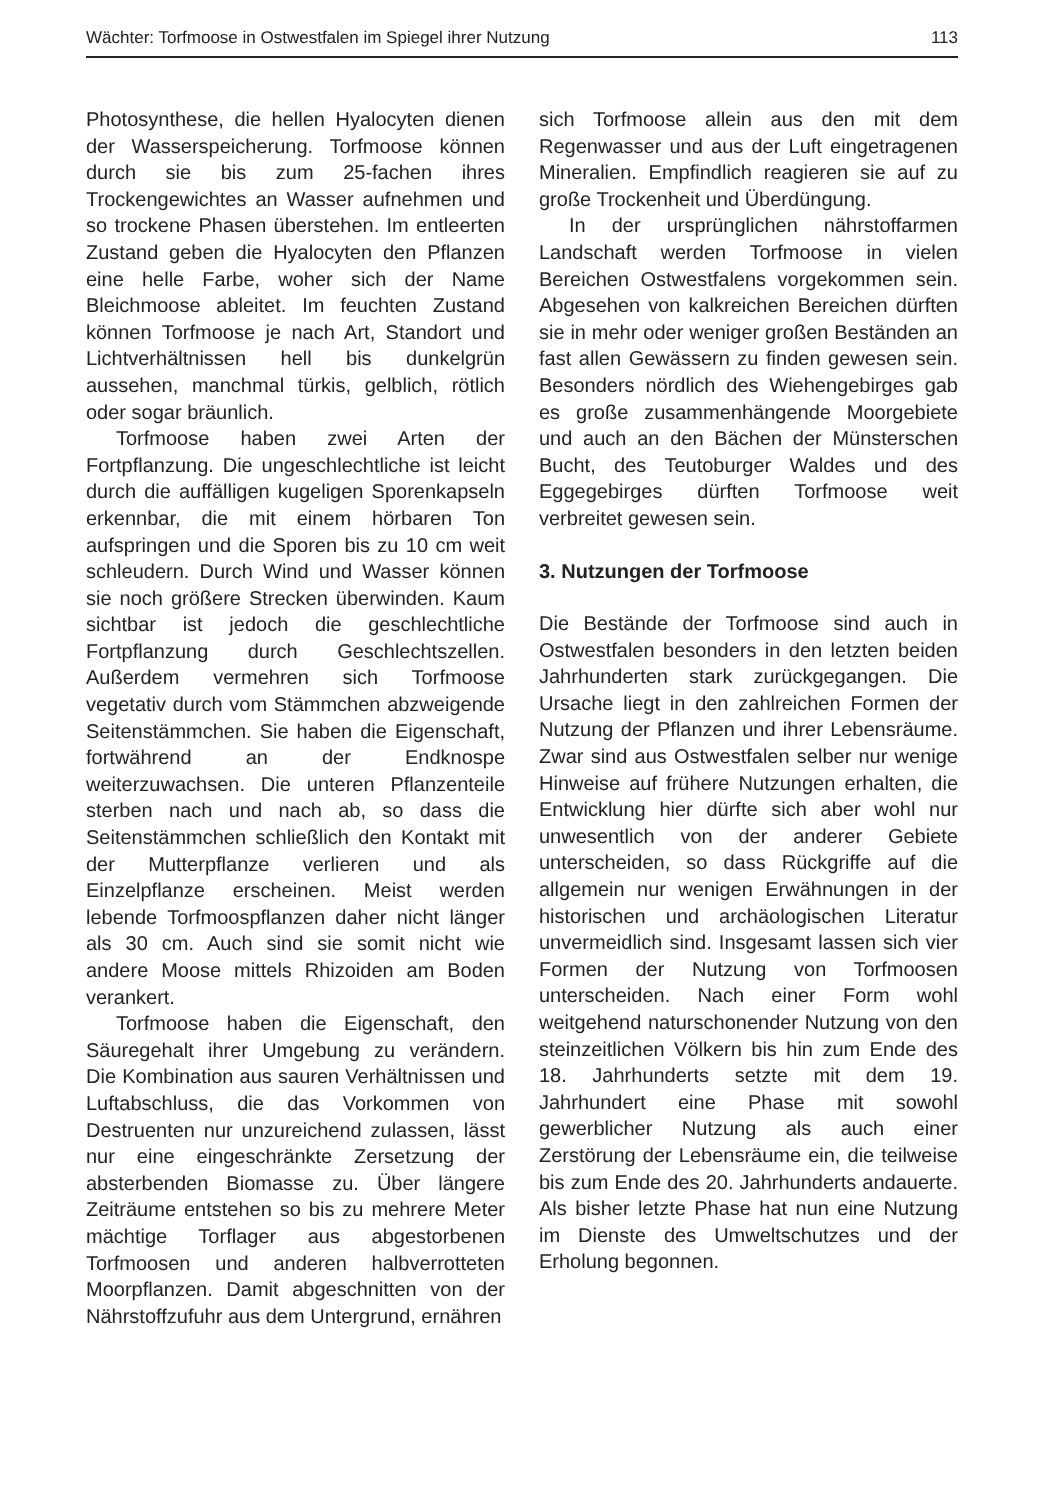Wächter: Torfmoose in Ostwestfalen im Spiegel ihrer Nutzung 113
Photosynthese, die hellen Hyalocyten dienen der Wasserspeicherung. Torfmoose können durch sie bis zum 25-fachen ihres Trockengewichtes an Wasser aufnehmen und so trockene Phasen überstehen. Im entleerten Zustand geben die Hyalocyten den Pflanzen eine helle Farbe, woher sich der Name Bleichmoose ableitet. Im feuchten Zustand können Torfmoose je nach Art, Standort und Lichtverhältnissen hell bis dunkelgrün aussehen, manchmal türkis, gelblich, rötlich oder sogar bräunlich.
Torfmoose haben zwei Arten der Fortpflanzung. Die ungeschlechtliche ist leicht durch die auffälligen kugeligen Sporenkapseln erkennbar, die mit einem hörbaren Ton aufspringen und die Sporen bis zu 10 cm weit schleudern. Durch Wind und Wasser können sie noch größere Strecken überwinden. Kaum sichtbar ist jedoch die geschlechtliche Fortpflanzung durch Geschlechtszellen. Außerdem vermehren sich Torfmoose vegetativ durch vom Stämmchen abzweigende Seitenstämmchen. Sie haben die Eigenschaft, fortwährend an der Endknospe weiterzuwachsen. Die unteren Pflanzenteile sterben nach und nach ab, so dass die Seitenstämmchen schließlich den Kontakt mit der Mutterpflanze verlieren und als Einzelpflanze erscheinen. Meist werden lebende Torfmoospflanzen daher nicht länger als 30 cm. Auch sind sie somit nicht wie andere Moose mittels Rhizoiden am Boden verankert.
Torfmoose haben die Eigenschaft, den Säuregehalt ihrer Umgebung zu verändern. Die Kombination aus sauren Verhältnissen und Luftabschluss, die das Vorkommen von Destruenten nur unzureichend zulassen, lässt nur eine eingeschränkte Zersetzung der absterbenden Biomasse zu. Über längere Zeiträume entstehen so bis zu mehrere Meter mächtige Torflager aus abgestorbenen Torfmoosen und anderen halbverrotteten Moorpflanzen. Damit abgeschnitten von der Nährstoffzufuhr aus dem Untergrund, ernähren
sich Torfmoose allein aus den mit dem Regenwasser und aus der Luft eingetragenen Mineralien. Empfindlich reagieren sie auf zu große Trockenheit und Überdüngung.
In der ursprünglichen nährstoffarmen Landschaft werden Torfmoose in vielen Bereichen Ostwestfalens vorgekommen sein. Abgesehen von kalkreichen Bereichen dürften sie in mehr oder weniger großen Beständen an fast allen Gewässern zu finden gewesen sein. Besonders nördlich des Wiehengebirges gab es große zusammenhängende Moorgebiete und auch an den Bächen der Münsterschen Bucht, des Teutoburger Waldes und des Eggegebirges dürften Torfmoose weit verbreitet gewesen sein.
3. Nutzungen der Torfmoose
Die Bestände der Torfmoose sind auch in Ostwestfalen besonders in den letzten beiden Jahrhunderten stark zurückgegangen. Die Ursache liegt in den zahlreichen Formen der Nutzung der Pflanzen und ihrer Lebensräume. Zwar sind aus Ostwestfalen selber nur wenige Hinweise auf frühere Nutzungen erhalten, die Entwicklung hier dürfte sich aber wohl nur unwesentlich von der anderer Gebiete unterscheiden, so dass Rückgriffe auf die allgemein nur wenigen Erwähnungen in der historischen und archäologischen Literatur unvermeidlich sind. Insgesamt lassen sich vier Formen der Nutzung von Torfmoosen unterscheiden. Nach einer Form wohl weitgehend naturschonender Nutzung von den steinzeitlichen Völkern bis hin zum Ende des 18. Jahrhunderts setzte mit dem 19. Jahrhundert eine Phase mit sowohl gewerblicher Nutzung als auch einer Zerstörung der Lebensräume ein, die teilweise bis zum Ende des 20. Jahrhunderts andauerte. Als bisher letzte Phase hat nun eine Nutzung im Dienste des Umweltschutzes und der Erholung begonnen.